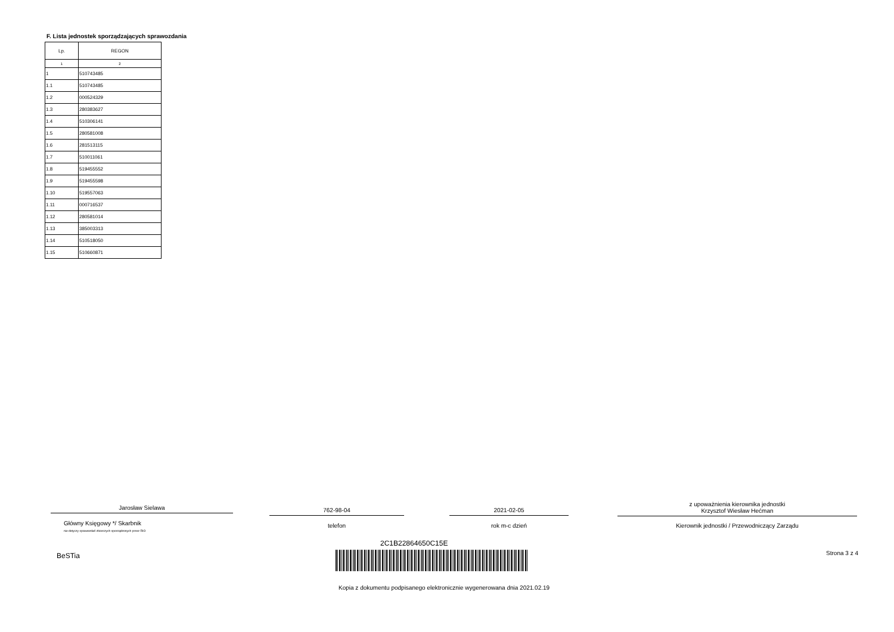F. Lista jednostek sporządzających sprawozdania
| Lp. | REGON |
| --- | --- |
| 1 | 2 |
| 1 | 510743485 |
| 1.1 | 510743485 |
| 1.2 | 000524329 |
| 1.3 | 280383627 |
| 1.4 | 510306141 |
| 1.5 | 280581008 |
| 1.6 | 281513115 |
| 1.7 | 510011061 |
| 1.8 | 519455552 |
| 1.9 | 519455598 |
| 1.10 | 519557063 |
| 1.11 | 000716537 |
| 1.12 | 280581014 |
| 1.13 | 385003313 |
| 1.14 | 510518050 |
| 1.15 | 510660871 |
Jarosław Sielawa 762-98-04 2021-02-05
z upoważnienia kierownika jednostki
Krzysztof Wiesław Hećman
Główny Księgowy */ Skarbnik
nie dotyczy sprawozdań zbiorczych sporządzonych przez RIO
telefon rok m-c dzień Kierownik jednostki / Przewodniczący Zarządu
BeSTia
2C1B22864650C15E
Strona 3 z 4
Kopia z dokumentu podpisanego elektronicznie wygenerowana dnia 2021.02.19